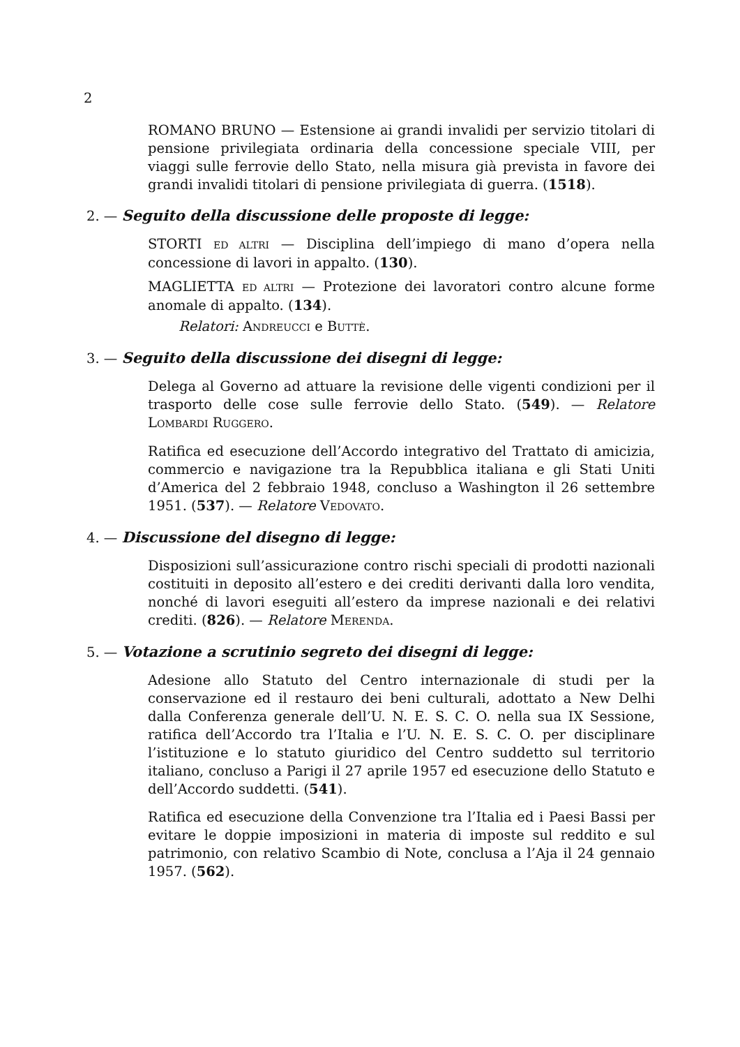2
ROMANO BRUNO — Estensione ai grandi invalidi per servizio titolari di pensione privilegiata ordinaria della concessione speciale VIII, per viaggi sulle ferrovie dello Stato, nella misura già prevista in favore dei grandi invalidi titolari di pensione privilegiata di guerra. (1518).
2. — Seguito della discussione delle proposte di legge:
STORTI ED ALTRI — Disciplina dell’impiego di mano d’opera nella concessione di lavori in appalto. (130).
MAGLIETTA ED ALTRI — Protezione dei lavoratori contro alcune forme anomale di appalto. (134).
Relatori: ANDREUCCI e BUTTÈ.
3. — Seguito della discussione dei disegni di legge:
Delega al Governo ad attuare la revisione delle vigenti condizioni per il trasporto delle cose sulle ferrovie dello Stato. (549). — Relatore LOMBARDI RUGGERO.
Ratifica ed esecuzione dell’Accordo integrativo del Trattato di amicizia, commercio e navigazione tra la Repubblica italiana e gli Stati Uniti d’America del 2 febbraio 1948, concluso a Washington il 26 settembre 1951. (537). — Relatore VEDOVATO.
4. — Discussione del disegno di legge:
Disposizioni sull’assicurazione contro rischi speciali di prodotti nazionali costituiti in deposito all’estero e dei crediti derivanti dalla loro vendita, nonché di lavori eseguiti all’estero da imprese nazionali e dei relativi crediti. (826). — Relatore MERENDA.
5. — Votazione a scrutinio segreto dei disegni di legge:
Adesione allo Statuto del Centro internazionale di studi per la conservazione ed il restauro dei beni culturali, adottato a New Delhi dalla Conferenza generale dell’U. N. E. S. C. O. nella sua IX Sessione, ratifica dell’Accordo tra l’Italia e l’U. N. E. S. C. O. per disciplinare l’istituzione e lo statuto giuridico del Centro suddetto sul territorio italiano, concluso a Parigi il 27 aprile 1957 ed esecuzione dello Statuto e dell’Accordo suddetti. (541).
Ratifica ed esecuzione della Convenzione tra l’Italia ed i Paesi Bassi per evitare le doppie imposizioni in materia di imposte sul reddito e sul patrimonio, con relativo Scambio di Note, conclusa a l’Aja il 24 gennaio 1957. (562).